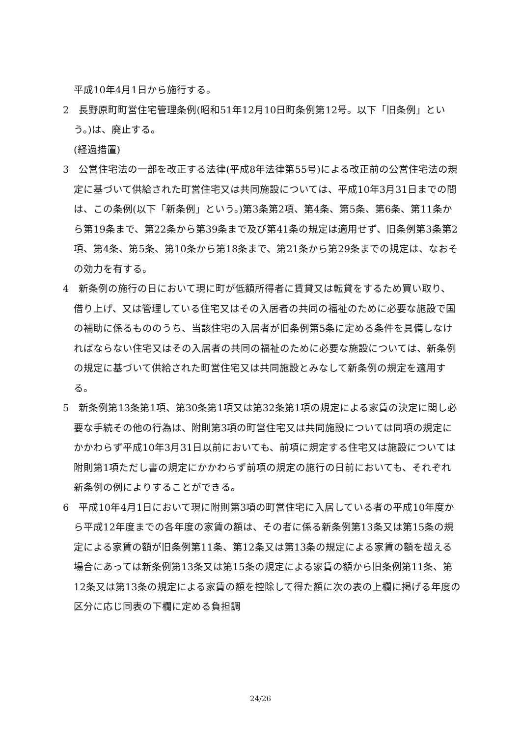平成10年4月1日から施行する。
2　長野原町町営住宅管理条例(昭和51年12月10日町条例第12号。以下「旧条例」という。)は、廃止する。
(経過措置)
3　公営住宅法の一部を改正する法律(平成8年法律第55号)による改正前の公営住宅法の規定に基づいて供給された町営住宅又は共同施設については、平成10年3月31日までの間は、この条例(以下「新条例」という。)第3条第2項、第4条、第5条、第6条、第11条から第19条まで、第22条から第39条まで及び第41条の規定は適用せず、旧条例第3条第2項、第4条、第5条、第10条から第18条まで、第21条から第29条までの規定は、なおその効力を有する。
4　新条例の施行の日において現に町が低額所得者に賃貸又は転貸をするため買い取り、借り上げ、又は管理している住宅又はその入居者の共同の福祉のために必要な施設で国の補助に係るもののうち、当該住宅の入居者が旧条例第5条に定める条件を具備しなければならない住宅又はその入居者の共同の福祉のために必要な施設については、新条例の規定に基づいて供給された町営住宅又は共同施設とみなして新条例の規定を適用する。
5　新条例第13条第1項、第30条第1項又は第32条第1項の規定による家賃の決定に関し必要な手続その他の行為は、附則第3項の町営住宅又は共同施設については同項の規定にかかわらず平成10年3月31日以前においても、前項に規定する住宅又は施設については附則第1項ただし書の規定にかかわらず前項の規定の施行の日前においても、それぞれ新条例の例によりすることができる。
6　平成10年4月1日において現に附則第3項の町営住宅に入居している者の平成10年度から平成12年度までの各年度の家賃の額は、その者に係る新条例第13条又は第15条の規定による家賃の額が旧条例第11条、第12条又は第13条の規定による家賃の額を超える場合にあっては新条例第13条又は第15条の規定による家賃の額から旧条例第11条、第12条又は第13条の規定による家賃の額を控除して得た額に次の表の上欄に掲げる年度の区分に応じ同表の下欄に定める負担調
24/26